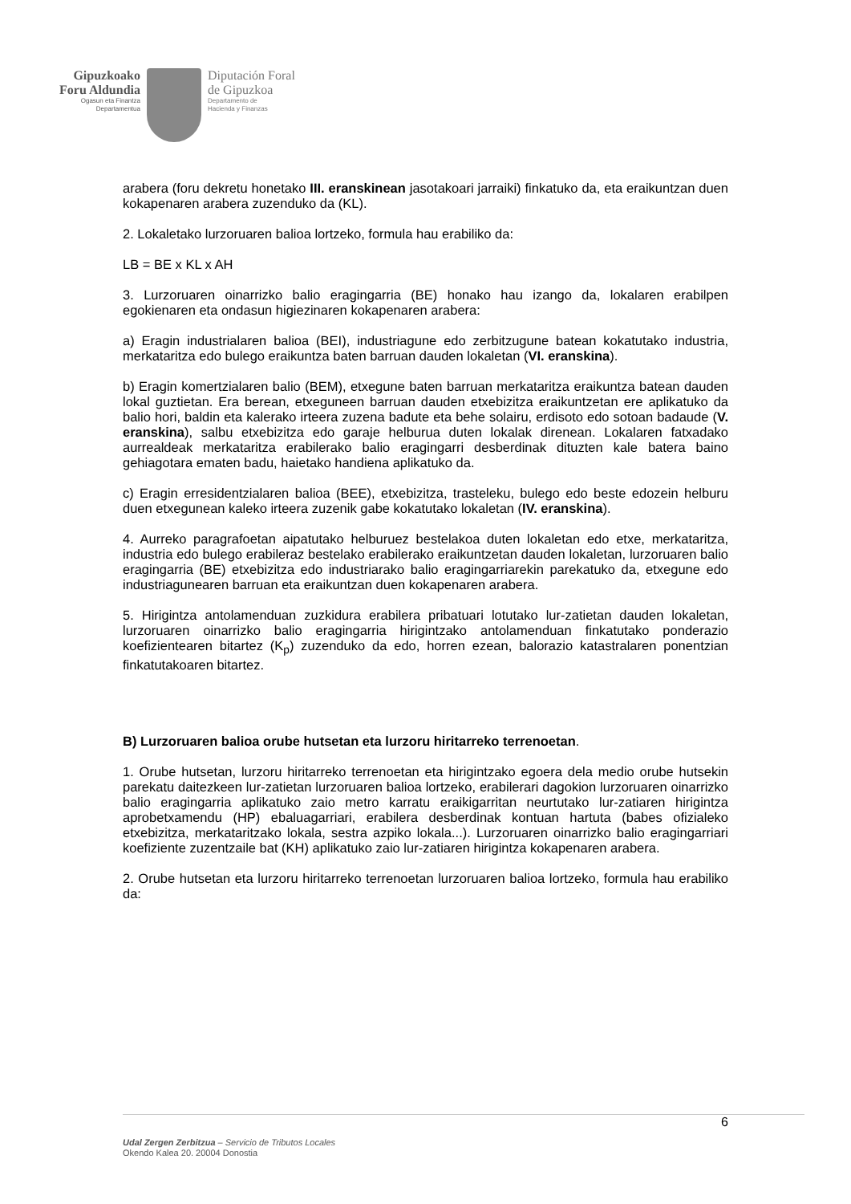Gipuzkoako
Foru Aldundia
Ogasun eta Finantza
Departamentua
Diputación Foral
de Gipuzkoa
Departamento de
Hacienda y Finanzas
arabera (foru dekretu honetako III. eranskinean jasotakoari jarraiki) finkatuko da, eta eraikuntzan duen kokapenaren arabera zuzenduko da (KL).
2. Lokaletako lurzoruaren balioa lortzeko, formula hau erabiliko da:
LB = BE x KL x AH
3. Lurzoruaren oinarrizko balio eragingarria (BE) honako hau izango da, lokalaren erabilpen egokienaren eta ondasun higiezinaren kokapenaren arabera:
a) Eragin industrialaren balioa (BEI), industriagune edo zerbitzugune batean kokatutako industria, merkataritza edo bulego eraikuntza baten barruan dauden lokaletan (VI. eranskina).
b) Eragin komertzialaren balio (BEM), etxegune baten barruan merkataritza eraikuntza batean dauden lokal guztietan. Era berean, etxeguneen barruan dauden etxebizitza eraikuntzetan ere aplikatuko da balio hori, baldin eta kalerako irteera zuzena badute eta behe solairu, erdisoto edo sotoan badaude (V. eranskina), salbu etxebizitza edo garaje helburua duten lokalak direnean. Lokalaren fatxadako aurrealdeak merkataritza erabilerako balio eragingarri desberdinak dituzten kale batera baino gehiagotara ematen badu, haietako handiena aplikatuko da.
c) Eragin erresidentzialaren balioa (BEE), etxebizitza, trasteleku, bulego edo beste edozein helburu duen etxegunean kaleko irteera zuzenik gabe kokatutako lokaletan (IV. eranskina).
4. Aurreko paragrafoetan aipatutako helburuez bestelakoa duten lokaletan edo etxe, merkataritza, industria edo bulego erabileraz bestelako erabilerako eraikuntzetan dauden lokaletan, lurzoruaren balio eragingarria (BE) etxebizitza edo industriarako balio eragingarriarekin parekatuko da, etxegune edo industriagunearen barruan eta eraikuntzan duen kokapenaren arabera.
5. Hirigintza antolamenduan zuzkidura erabilera pribatuari lotutako lur-zatietan dauden lokaletan, lurzoruaren oinarrizko balio eragingarria hirigintzako antolamenduan finkatutako ponderazio koefizientearen bitartez (K<sub>p</sub>) zuzenduko da edo, horren ezean, balorazio katastralaren ponentzian finkatutakoaren bitartez.
B) Lurzoruaren balioa orube hutsetan eta lurzoru hiritarreko terrenoetan.
1. Orube hutsetan, lurzoru hiritarreko terrenoetan eta hirigintzako egoera dela medio orube hutsekin parekatu daitezkeen lur-zatietan lurzoruaren balioa lortzeko, erabilerari dagokion lurzoruaren oinarrizko balio eragingarria aplikatuko zaio metro karratu eraikigarritan neurtutako lur-zatiaren hirigintza aprobetxamendu (HP) ebaluagarriari, erabilera desberdinak kontuan hartuta (babes ofizialeko etxebizitza, merkataritzako lokala, sestra azpiko lokala...). Lurzoruaren oinarrizko balio eragingarriari koefiziente zuzentzaile bat (KH) aplikatuko zaio lur-zatiaren hirigintza kokapenaren arabera.
2. Orube hutsetan eta lurzoru hiritarreko terrenoetan lurzoruaren balioa lortzeko, formula hau erabiliko da:
6
Udal Zergen Zerbitzua – Servicio de Tributos Locales
Okendo Kalea 20. 20004 Donostia